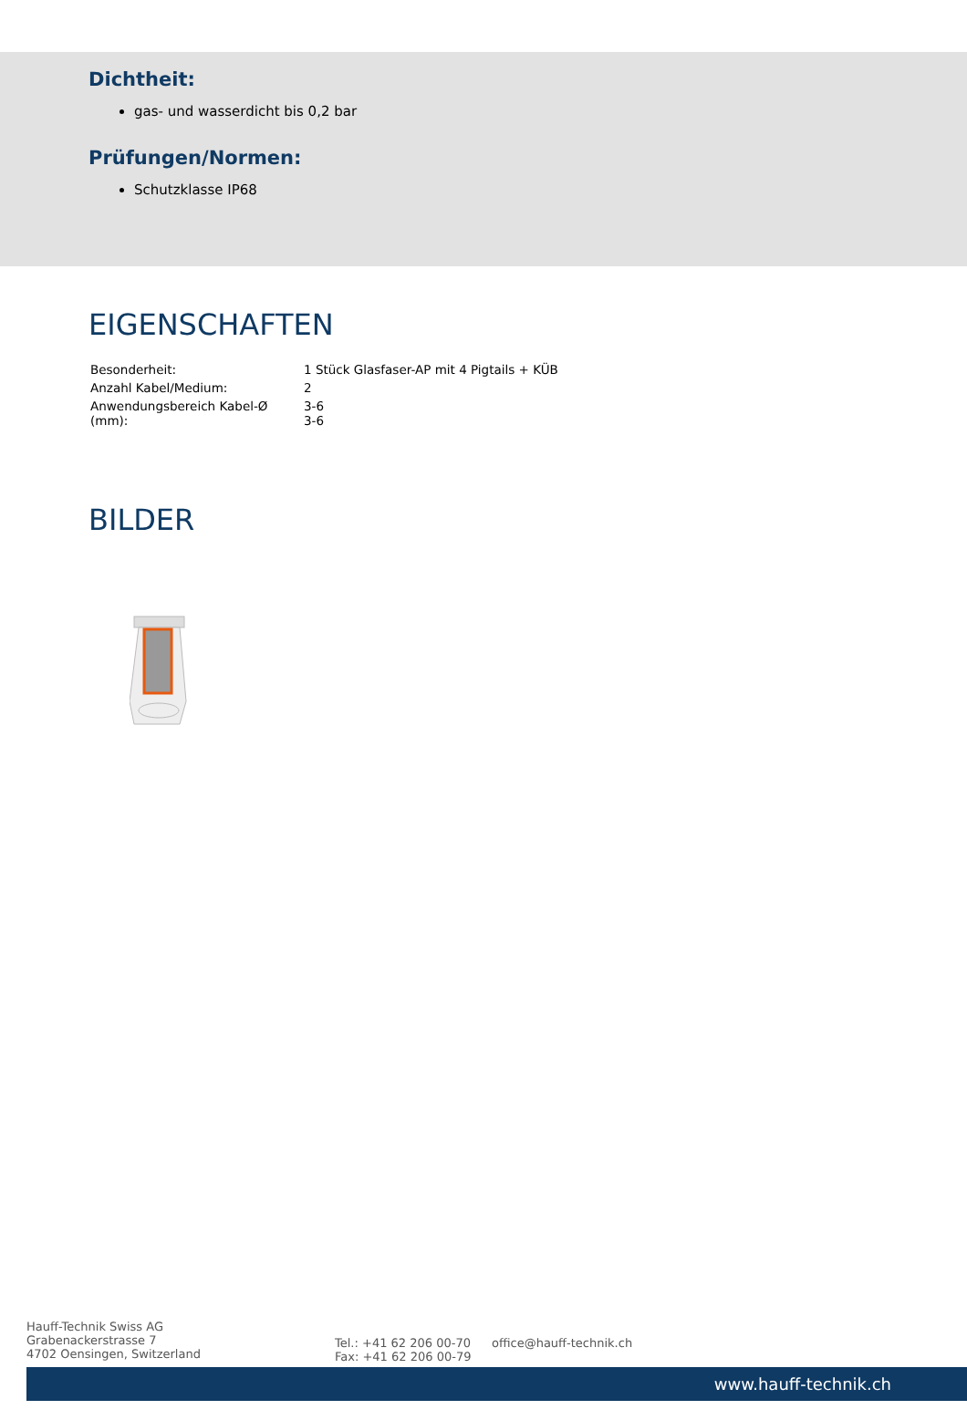Dichtheit:
gas- und wasserdicht bis 0,2 bar
Prüfungen/Normen:
Schutzklasse IP68
EIGENSCHAFTEN
| Besonderheit: | 1 Stück Glasfaser-AP mit 4 Pigtails + KÜB |
| Anzahl Kabel/Medium: | 2 |
| Anwendungsbereich Kabel-Ø (mm): | 3-6 3-6 |
BILDER
Hauff-Technik Swiss AG
Grabenackerstrasse 7
4702 Oensingen, Switzerland
Tel.: +41 62 206 00-70
Fax: +41 62 206 00-79
office@hauff-technik.ch
www.hauff-technik.ch